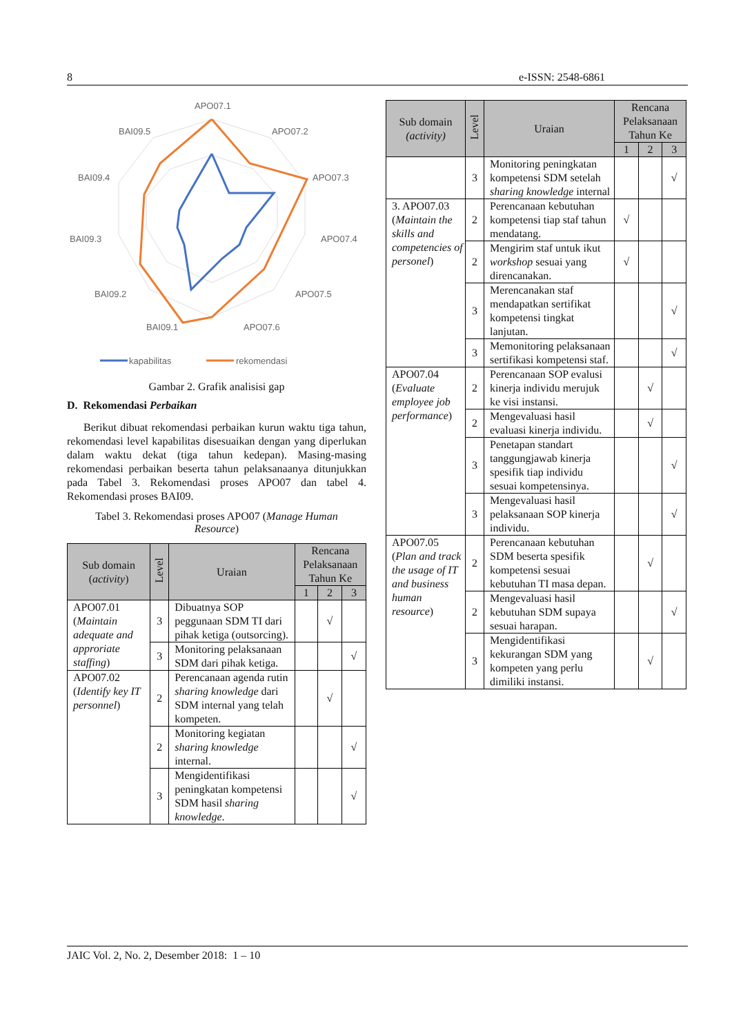8 e-ISSN: 2548-6861
APO07.1
APO07.2
APO07.3
APO07.4
APO07.5
APO07.6
BAI09.1
BAI09.2
BAI09.3
BAI09.4
BAI09.5
kapabilitas
rekomendasi
Gambar 2. Grafik analisisi gap
D. Rekomendasi Perbaikan
Berikut dibuat rekomendasi perbaikan kurun waktu tiga tahun, rekomendasi level kapabilitas disesuaikan dengan yang diperlukan dalam waktu dekat (tiga tahun kedepan). Masing-masing rekomendasi perbaikan beserta tahun pelaksanaanya ditunjukkan pada Tabel 3. Rekomendasi proses APO07 dan tabel 4. Rekomendasi proses BAI09.
Tabel 3. Rekomendasi proses APO07 (Manage Human Resource)
| Sub domain ( activity ) | Level | Uraian | Rencana Pelaksanaan Tahun Ke | | |
| --- | --- | --- | --- | --- | --- |
| | | | 1 | 2 | 3 |
| APO07.01 ( Maintain adequate and approriate staffing ) | 3 | Dibuatnya SOP peggunaan SDM TI dari pihak ketiga (outsorcing). | | √ | |
| | 3 | Monitoring pelaksanaan SDM dari pihak ketiga. | | | √ |
| APO07.02 ( Identify key IT personnel ) | 2 | Perencanaan agenda rutin sharing knowledge dari SDM internal yang telah kompeten. | | √ | |
| | 2 | Monitoring kegiatan sharing knowledge internal. | | | √ |
| | 3 | Mengidentifikasi peningkatan kompetensi SDM hasil sharing knowledge . | | | √ |
| Sub domain (activity) | Level | Uraian | Rencana Pelaksanaan Tahun Ke | | |
| --- | --- | --- | --- | --- | --- |
| | | | 1 | 2 | 3 |
| | 3 | Monitoring peningkatan kompetensi SDM setelah sharing knowledge internal | | | √ |
| 3. APO07.03 ( Maintain the skills and competencies of personel ) | 2 | Perencanaan kebutuhan kompetensi tiap staf tahun mendatang. | √ | | |
| | 2 | Mengirim staf untuk ikut workshop sesuai yang direncanakan. | √ | | |
| | 3 | Merencanakan staf mendapatkan sertifikat kompetensi tingkat lanjutan. | | | √ |
| | 3 | Memonitoring pelaksanaan sertifikasi kompetensi staf. | | | √ |
| APO07.04 ( Evaluate employee job performance ) | 2 | Perencanaan SOP evalusi kinerja individu merujuk ke visi instansi. | | √ | |
| | 2 | Mengevaluasi hasil evaluasi kinerja individu. | | √ | |
| | 3 | Penetapan standart tanggungjawab kinerja spesifik tiap individu sesuai kompetensinya. | | | √ |
| | 3 | Mengevaluasi hasil pelaksanaan SOP kinerja individu. | | | √ |
| APO07.05 ( Plan and track the usage of IT and business human resource ) | 2 | Perencanaan kebutuhan SDM beserta spesifik kompetensi sesuai kebutuhan TI masa depan. | | √ | |
| | 2 | Mengevaluasi hasil kebutuhan SDM supaya sesuai harapan. | | | √ |
| | 3 | Mengidentifikasi kekurangan SDM yang kompeten yang perlu dimiliki instansi. | | √ | |
JAIC Vol. 2, No. 2, Desember 2018: 1 – 10